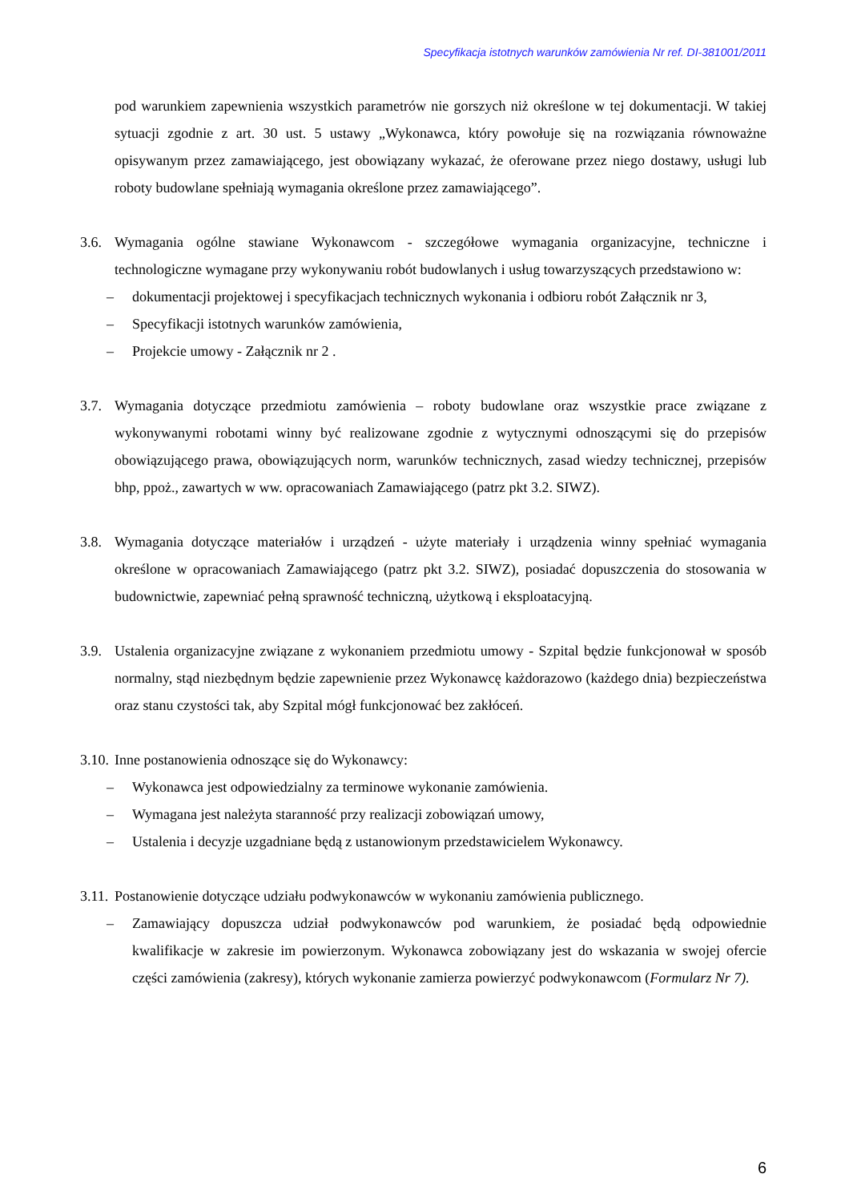Specyfikacja istotnych warunków zamówienia Nr ref. DI-381001/2011
pod warunkiem zapewnienia wszystkich parametrów nie gorszych niż określone w tej dokumentacji. W takiej sytuacji zgodnie z art. 30 ust. 5 ustawy „Wykonawca, który powołuje się na rozwiązania równoważne opisywanym przez zamawiającego, jest obowiązany wykazać, że oferowane przez niego dostawy, usługi lub roboty budowlane spełniają wymagania określone przez zamawiającego”.
3.6.
Wymagania ogólne stawiane Wykonawcom - szczegółowe wymagania organizacyjne, techniczne i technologiczne wymagane przy wykonywaniu robót budowlanych i usług towarzyszących przedstawiono w:
– dokumentacji projektowej i specyfikacjach technicznych wykonania i odbioru robót Załącznik nr 3,
– Specyfikacji istotnych warunków zamówienia,
– Projekcie umowy - Załącznik nr 2 .
3.7.
Wymagania dotyczące przedmiotu zamówienia – roboty budowlane oraz wszystkie prace związane z wykonywanymi robotami winny być realizowane zgodnie z wytycznymi odnoszącymi się do przepisów obowiązującego prawa, obowiązujących norm, warunków technicznych, zasad wiedzy technicznej, przepisów bhp, ppoż., zawartych w ww. opracowaniach Zamawiającego (patrz pkt 3.2. SIWZ).
3.8.
Wymagania dotyczące materiałów i urządzeń - użyte materiały i urządzenia winny spełniać wymagania określone w opracowaniach Zamawiającego (patrz pkt 3.2. SIWZ), posiadać dopuszczenia do stosowania w budownictwie, zapewniać pełną sprawność techniczną, użytkową i eksploatacyjną.
3.9.
Ustalenia organizacyjne związane z wykonaniem przedmiotu umowy - Szpital będzie funkcjonował w sposób normalny, stąd niezbędnym będzie zapewnienie przez Wykonawcę każdorazowo (każdego dnia) bezpieczeństwa oraz stanu czystości tak, aby Szpital mógł funkcjonować bez zakłóceń.
3.10.
Inne postanowienia odnoszące się do Wykonawcy:
– Wykonawca jest odpowiedzialny za terminowe wykonanie zamówienia.
– Wymagana jest należyta staranność przy realizacji zobowiązań umowy,
– Ustalenia i decyzje uzgadniane będą z ustanowionym przedstawicielem Wykonawcy.
3.11.
Postanowienie dotyczące udziału podwykonawców w wykonaniu zamówienia publicznego.
– Zamawiający dopuszcza udział podwykonawców pod warunkiem, że posiadać będą odpowiednie kwalifikacje w zakresie im powierzonym. Wykonawca zobowiązany jest do wskazania w swojej ofercie części zamówienia (zakresy), których wykonanie zamierza powierzyć podwykonawcom (Formularz Nr 7).
6